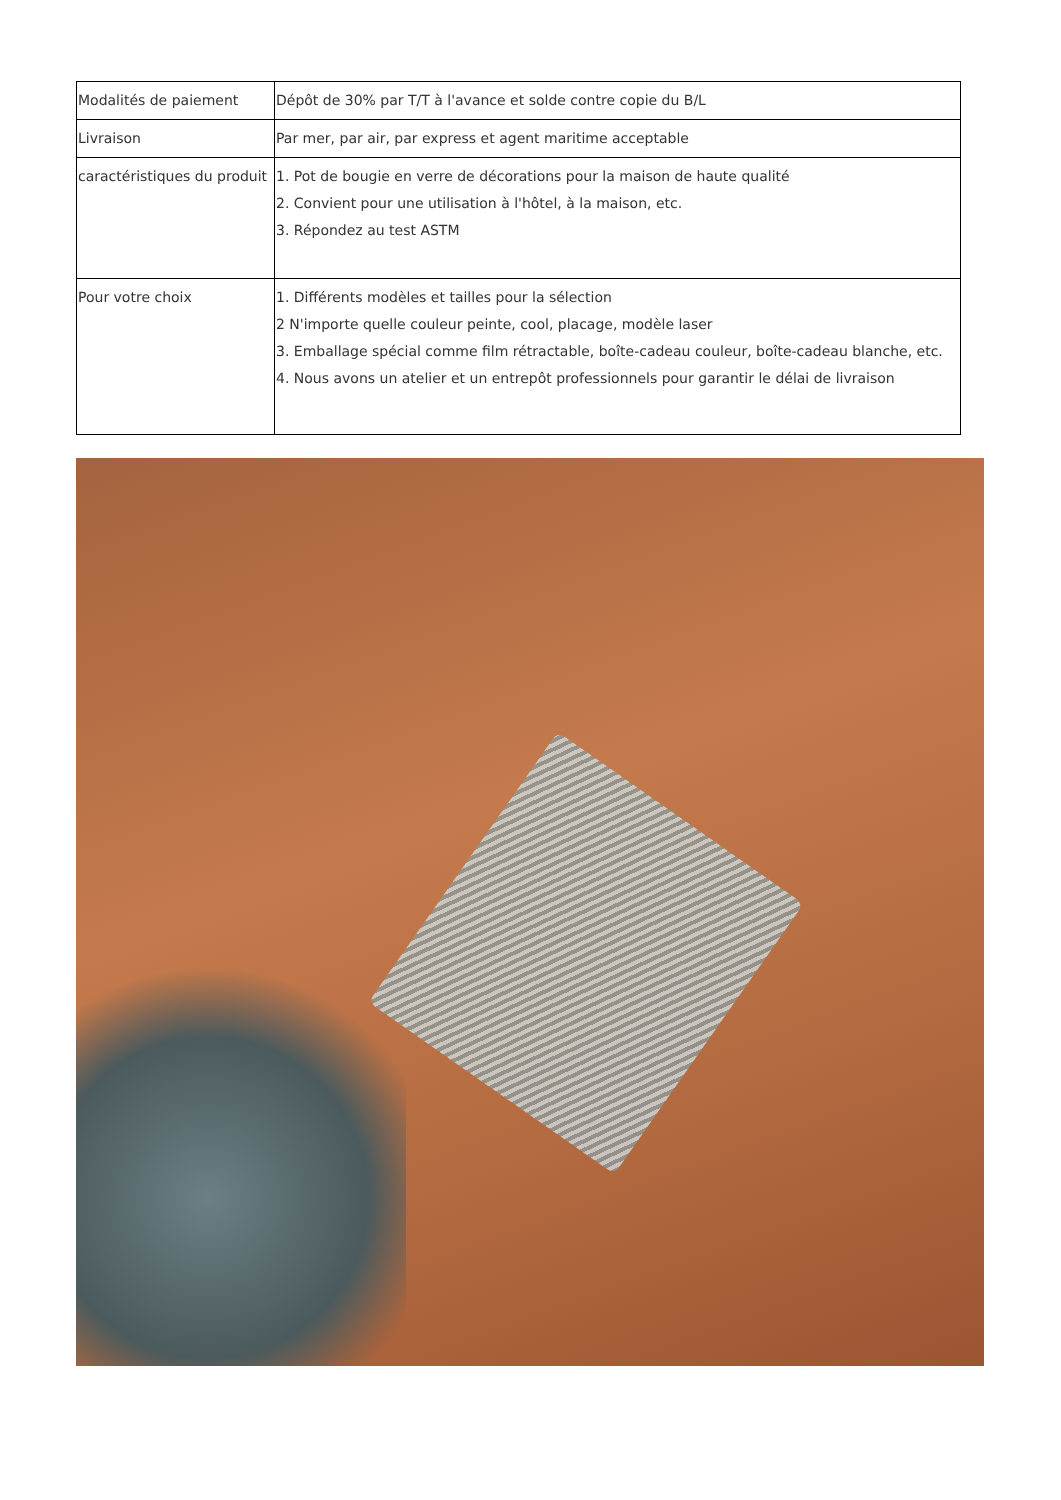| Modalités de paiement | Dépôt de 30% par T/T à l'avance et solde contre copie du B/L |
| Livraison | Par mer, par air, par express et agent maritime acceptable |
| caractéristiques du produit | 1. Pot de bougie en verre de décorations pour la maison de haute qualité 2. Convient pour une utilisation à l'hôtel, à la maison, etc. 3. Répondez au test ASTM |
| Pour votre choix | 1. Différents modèles et tailles pour la sélection 2 N'importe quelle couleur peinte, cool, placage, modèle laser 3. Emballage spécial comme film rétractable, boîte-cadeau couleur, boîte-cadeau blanche, etc. 4. Nous avons un atelier et un entrepôt professionnels pour garantir le délai de livraison |